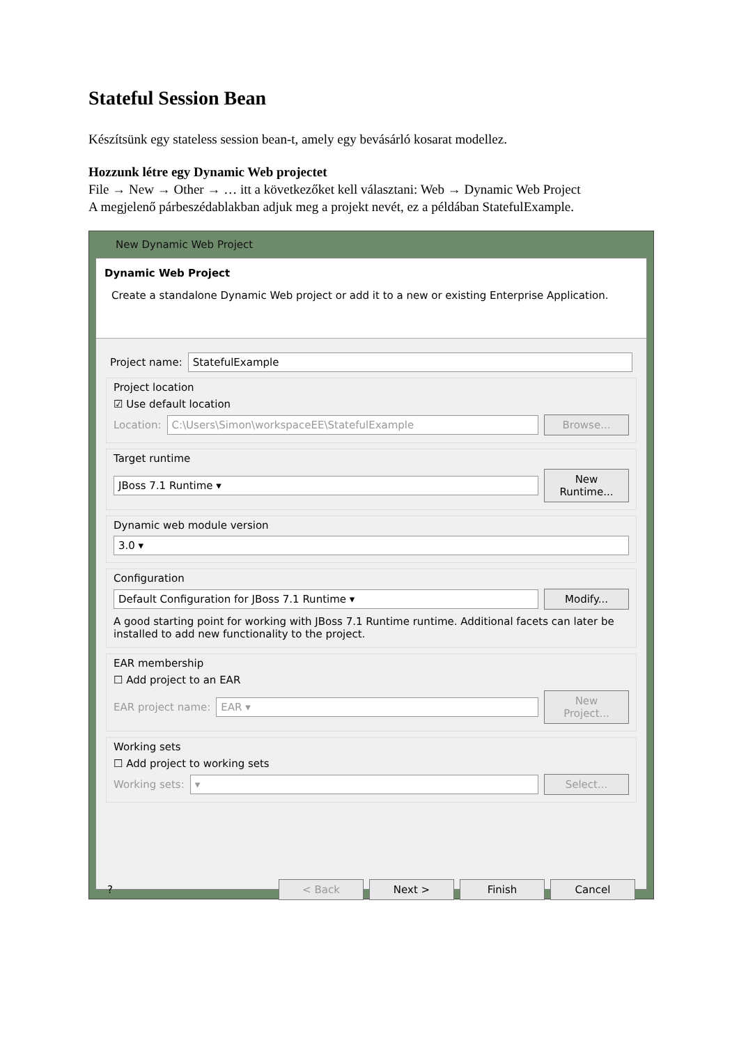Stateful Session Bean
Készítsünk egy stateless session bean-t, amely egy bevásárló kosarat modellez.
Hozzunk létre egy Dynamic Web projectet
File → New → Other → … itt a következőket kell választani: Web → Dynamic Web Project
A megjelenő párbeszédablakban adjuk meg a projekt nevét, ez a példában StatefulExample.
New Dynamic Web Project
Dynamic Web Project
Create a standalone Dynamic Web project or add it to a new or existing Enterprise Application.
Project name: StatefulExample
Project location
☑ Use default location
Location: C:\Users\Simon\workspaceEE\StatefulExample Browse...
Target runtime
JBoss 7.1 Runtime ▾ New Runtime...
Dynamic web module version
3.0 ▾
Configuration
Default Configuration for JBoss 7.1 Runtime ▾ Modify...
A good starting point for working with JBoss 7.1 Runtime runtime. Additional facets can later be installed to add new functionality to the project.
EAR membership
☐ Add project to an EAR
EAR project name: EAR ▾ New Project...
Working sets
☐ Add project to working sets
Working sets: ▾ Select...
? < Back Next > Finish Cancel